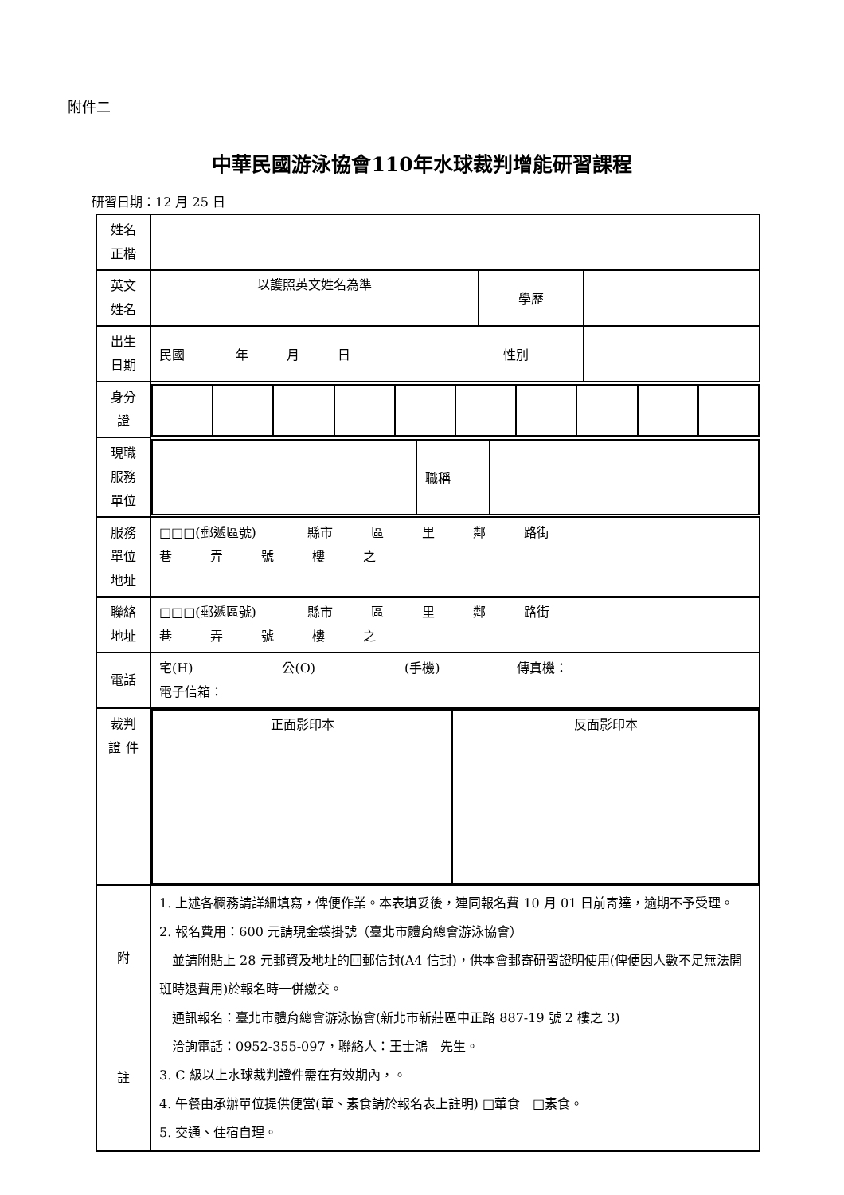附件二
中華民國游泳協會110年水球裁判增能研習課程
研習日期：12 月 25 日
| 姓名 正楷 | | | |
| 英文 姓名 | 以護照英文姓名為準 | 學歷 | |
| 出生 日期 | 民國 年 月 日 性別 | | |
| 身分 證 | | | |
| 現職 服務 單位 | / / 職稱 / / | | |
| 服務 單位 地址 | □□□(郵遞區號) 縣市 區 里 鄰 路街 巷 弄 號 樓 之 | | |
| 聯絡 地址 | □□□(郵遞區號) 縣市 區 里 鄰 路街 巷 弄 號 樓 之 | | |
| 電話 | 宅(H) 公(O) (手機) 傳真機： 電子信箱： | | |
| 裁判 證 件 | / 正面影印本 / 反面影印本 / | | |
| 附 註 | 1. 上述各欄務請詳細填寫，俾便作業。本表填妥後，連同報名費 10 月 01 日前寄達，逾期不予受理。 2. 報名費用：600 元請現金袋掛號（臺北市體育總會游泳協會） 並請附貼上 28 元郵資及地址的回郵信封(A4 信封)，供本會郵寄研習證明使用(俾便因人數不足無法開班時退費用)於報名時一併繳交。 通訊報名：臺北市體育總會游泳協會(新北市新莊區中正路 887-19 號 2 樓之 3) 洽詢電話：0952-355-097，聯絡人：王士鴻 先生。 3. C 級以上水球裁判證件需在有效期內，。 4. 午餐由承辦單位提供便當(葷、素食請於報名表上註明) □葷食 □素食。 5. 交通、住宿自理。 | | |